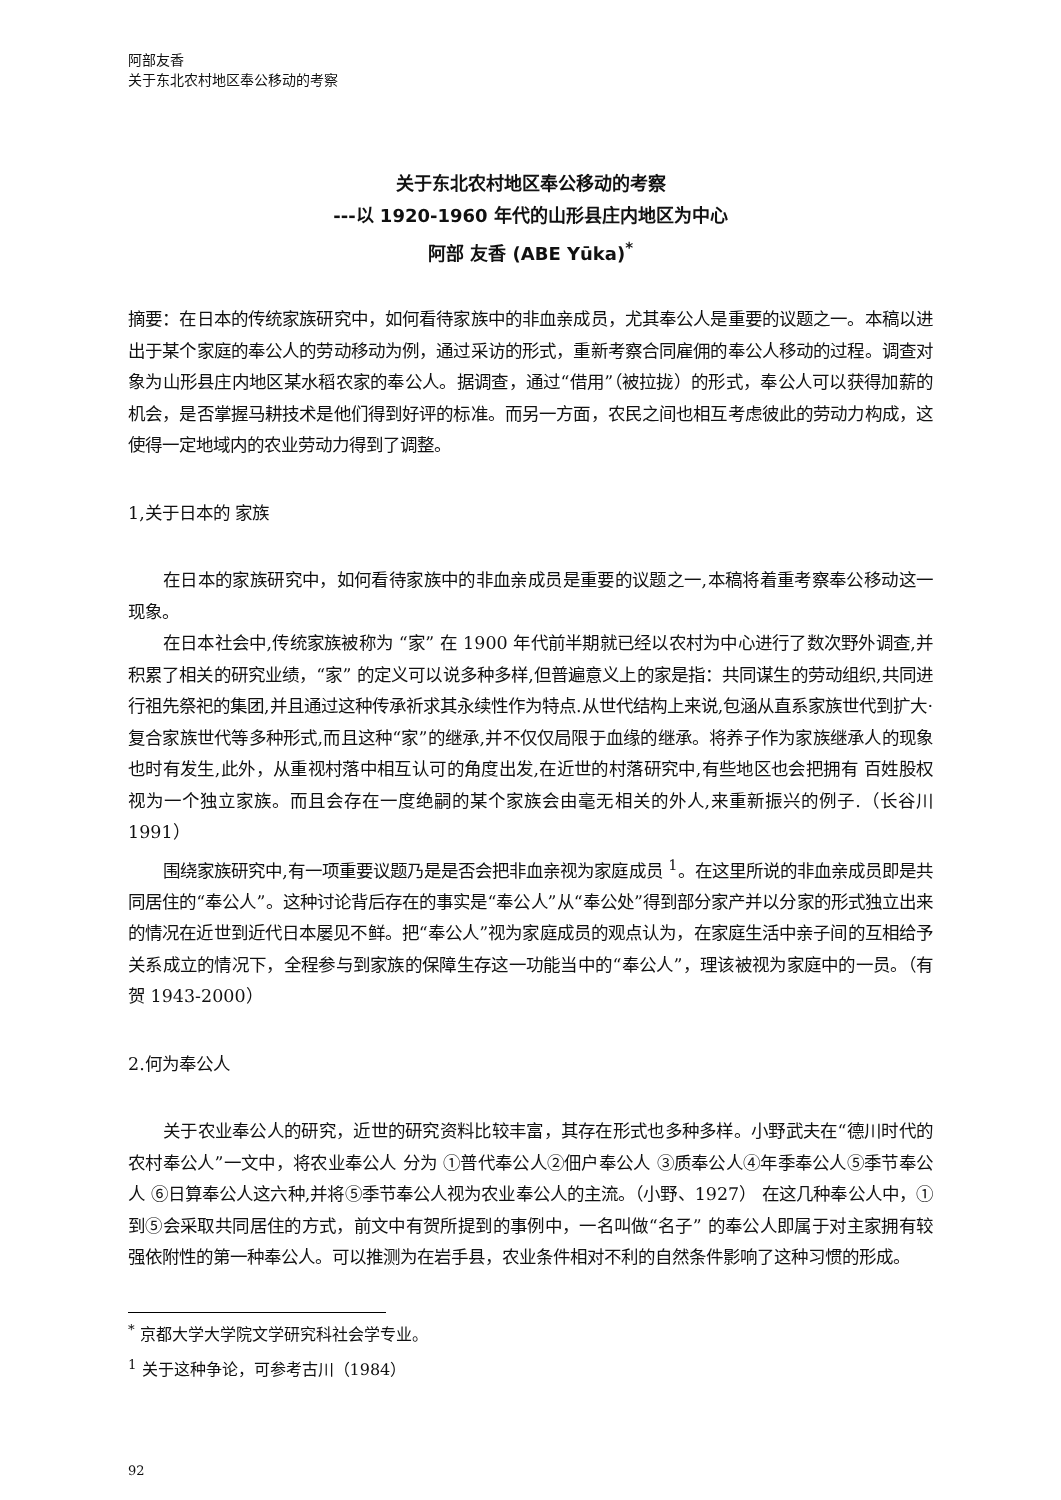阿部友香
关于东北农村地区奉公移动的考察
关于东北农村地区奉公移动的考察
---以 1920-1960 年代的山形县庄内地区为中心
阿部 友香 (ABE Yūka)<sup>*</sup>
摘要：在日本的传统家族研究中，如何看待家族中的非血亲成员，尤其奉公人是重要的议题之一。本稿以进出于某个家庭的奉公人的劳动移动为例，通过采访的形式，重新考察合同雇佣的奉公人移动的过程。调查对象为山形县庄内地区某水稻农家的奉公人。据调查，通过“借用”（被拉拢）的形式，奉公人可以获得加薪的机会，是否掌握马耕技术是他们得到好评的标准。而另一方面，农民之间也相互考虑彼此的劳动力构成，这使得一定地域内的农业劳动力得到了调整。
1,关于日本的 家族
在日本的家族研究中，如何看待家族中的非血亲成员是重要的议题之一,本稿将着重考察奉公移动这一现象。
在日本社会中,传统家族被称为 “家” 在 1900 年代前半期就已经以农村为中心进行了数次野外调查,并积累了相关的研究业绩，“家” 的定义可以说多种多样,但普遍意义上的家是指：共同谋生的劳动组织,共同进行祖先祭祀的集团,并且通过这种传承祈求其永续性作为特点.从世代结构上来说,包涵从直系家族世代到扩大·复合家族世代等多种形式,而且这种“家”的继承,并不仅仅局限于血缘的继承。将养子作为家族继承人的现象也时有发生,此外，从重视村落中相互认可的角度出发,在近世的村落研究中,有些地区也会把拥有 百姓股权 视为一个独立家族。而且会存在一度绝嗣的某个家族会由毫无相关的外人,来重新振兴的例子.（长谷川 1991）
围绕家族研究中,有一项重要议题乃是是否会把非血亲视为家庭成员 <sup>1</sup>。在这里所说的非血亲成员即是共同居住的“奉公人”。这种讨论背后存在的事实是“奉公人”从“奉公处”得到部分家产并以分家的形式独立出来的情况在近世到近代日本屡见不鲜。把“奉公人”视为家庭成员的观点认为，在家庭生活中亲子间的互相给予关系成立的情况下，全程参与到家族的保障生存这一功能当中的“奉公人”，理该被视为家庭中的一员。（有贺 1943-2000）
2.何为奉公人
关于农业奉公人的研究，近世的研究资料比较丰富，其存在形式也多种多样。小野武夫在“德川时代的农村奉公人”一文中，将农业奉公人 分为 ①普代奉公人②佃户奉公人 ③质奉公人④年季奉公人⑤季节奉公人 ⑥日算奉公人这六种,并将⑤季节奉公人视为农业奉公人的主流。（小野、1927） 在这几种奉公人中，①到⑤会采取共同居住的方式，前文中有贺所提到的事例中，一名叫做“名子” 的奉公人即属于对主家拥有较强依附性的第一种奉公人。可以推测为在岩手县，农业条件相对不利的自然条件影响了这种习惯的形成。
<sup>*</sup> 京都大学大学院文学研究科社会学专业。
<sup>1</sup> 关于这种争论，可参考古川（1984）
92